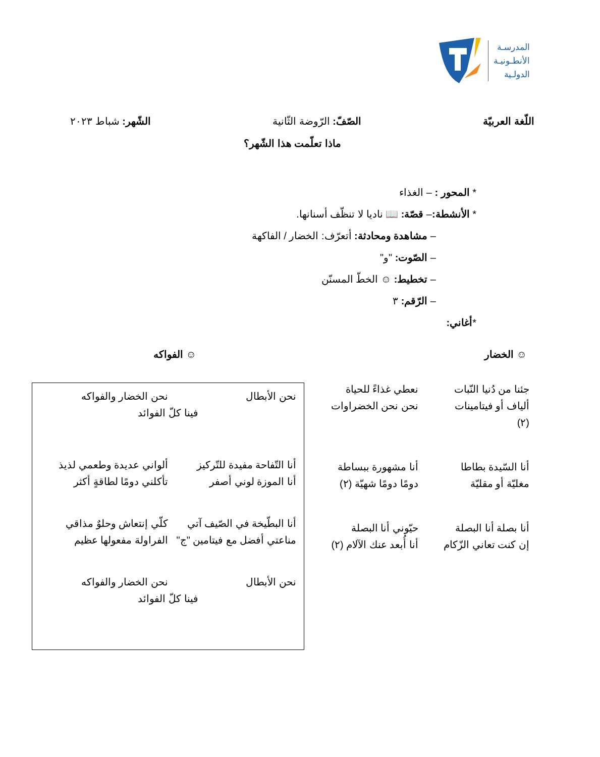المدرسـة
الأنطـونيـة
الدولـية
اللّغة العربيّة الصّفّ: الرّوضة الثّانية الشّهر: شباط ٢٠٢٣
ماذا تعلّمت هذا الشّهر؟
* المحور : – الغذاء
* الأنشطة:– قصّة: 📖 ناديا لا تنظّف أسنانها.
– مشاهدة ومحادثة: أتعرّف: الخضار / الفاكهة
– الصّوت: "و"
– تخطيط: ☺ الخطّ المسنّن
– الرّقم: ٣
*أغاني:
☺ الخضار ☺ الفواكه
جئنا من دُنيا النّبات
ألياف أو فيتامينات
(٢)
نعطي غذاءً للحياة
نحن نحن الخضراوات
أنا السّيدة بطاطا
مغليّة أو مقليّة
أنا مشهورة ببساطة
دومًا دومًا شهيّة (٢)
أنا بصلة أنا البصلة
إن كنت تعاني الزّكام
حيّوني أنا البصلة
أنا أُبعد عنك الآلام (٢)
نحن الأبطال
نحن الخضار والفواكه
فينا كلّ الفوائد
أنا التّفاحة مفيدة للتّركيز
أنا الموزة لوني أصفر
ألواني عديدة وطعمي لذيذ
تأكلني دومًا لطاقةٍ أكثر
أنا البطّيخة في الصّيف آتي
مناعتي أفضل مع فيتامين "ج"
كلّي إنتعاش وحلوٌ مذاقي
الفراولة مفعولها عظيم
نحن الأبطال
نحن الخضار والفواكه
فينا كلّ الفوائد